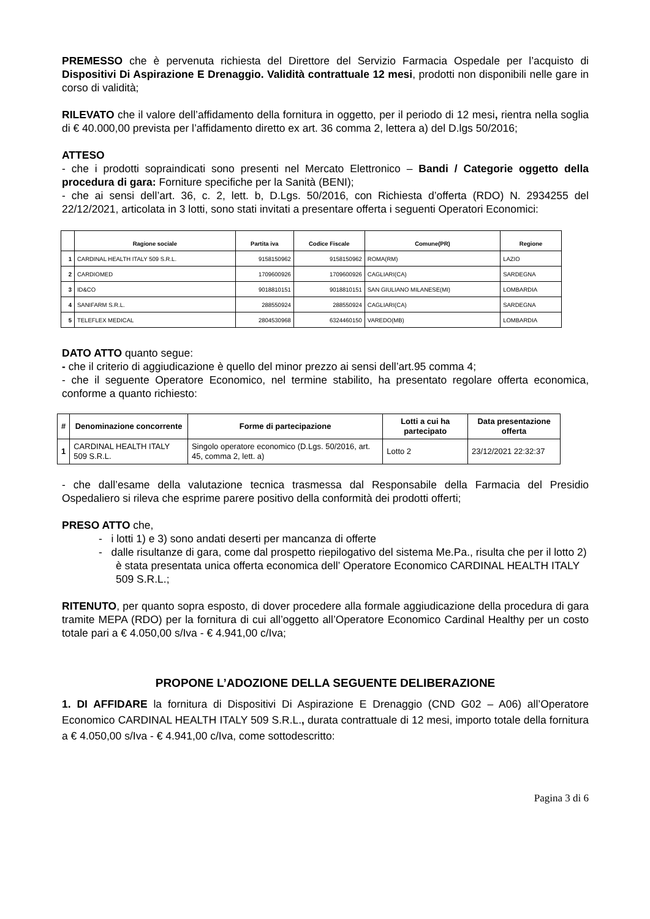PREMESSO che è pervenuta richiesta del Direttore del Servizio Farmacia Ospedale per l’acquisto di Dispositivi Di Aspirazione E Drenaggio. Validità contrattuale 12 mesi, prodotti non disponibili nelle gare in corso di validità;
RILEVATO che il valore dell’affidamento della fornitura in oggetto, per il periodo di 12 mesi, rientra nella soglia di € 40.000,00 prevista per l’affidamento diretto ex art. 36 comma 2, lettera a) del D.lgs 50/2016;
ATTESO
- che i prodotti sopraindicati sono presenti nel Mercato Elettronico – Bandi / Categorie oggetto della procedura di gara: Forniture specifiche per la Sanità (BENI);
- che ai sensi dell’art. 36, c. 2, lett. b, D.Lgs. 50/2016, con Richiesta d’offerta (RDO) N. 2934255 del 22/12/2021, articolata in 3 lotti, sono stati invitati a presentare offerta i seguenti Operatori Economici:
| | Ragione sociale | Partita iva | Codice Fiscale | Comune(PR) | Regione |
| --- | --- | --- | --- | --- | --- |
| 1 | CARDINAL HEALTH ITALY 509 S.R.L. | 9158150962 | 9158150962 | ROMA(RM) | LAZIO |
| 2 | CARDIOMED | 1709600926 | 1709600926 | CAGLIARI(CA) | SARDEGNA |
| 3 | ID&CO | 9018810151 | 9018810151 | SAN GIULIANO MILANESE(MI) | LOMBARDIA |
| 4 | SANIFARM S.R.L. | 288550924 | 288550924 | CAGLIARI(CA) | SARDEGNA |
| 5 | TELEFLEX MEDICAL | 2804530968 | 6324460150 | VAREDO(MB) | LOMBARDIA |
DATO ATTO quanto segue:
- che il criterio di aggiudicazione è quello del minor prezzo ai sensi dell’art.95 comma 4;
- che il seguente Operatore Economico, nel termine stabilito, ha presentato regolare offerta economica, conforme a quanto richiesto:
| # | Denominazione concorrente | Forme di partecipazione | Lotti a cui ha partecipato | Data presentazione offerta |
| --- | --- | --- | --- | --- |
| 1 | CARDINAL HEALTH ITALY 509 S.R.L. | Singolo operatore economico (D.Lgs. 50/2016, art. 45, comma 2, lett. a) | Lotto 2 | 23/12/2021 22:32:37 |
- che dall’esame della valutazione tecnica trasmessa dal Responsabile della Farmacia del Presidio Ospedaliero si rileva che esprime parere positivo della conformità dei prodotti offerti;
PRESO ATTO che,
- i lotti 1) e 3) sono andati deserti per mancanza di offerte
- dalle risultanze di gara, come dal prospetto riepilogativo del sistema Me.Pa., risulta che per il lotto 2) è stata presentata unica offerta economica dell’ Operatore Economico CARDINAL HEALTH ITALY 509 S.R.L.;
RITENUTO, per quanto sopra esposto, di dover procedere alla formale aggiudicazione della procedura di gara tramite MEPA (RDO) per la fornitura di cui all’oggetto all’Operatore Economico Cardinal Healthy per un costo totale pari a € 4.050,00 s/Iva - € 4.941,00 c/Iva;
PROPONE L’ADOZIONE DELLA SEGUENTE DELIBERAZIONE
1. DI AFFIDARE la fornitura di Dispositivi Di Aspirazione E Drenaggio (CND G02 – A06) all’Operatore Economico CARDINAL HEALTH ITALY 509 S.R.L., durata contrattuale di 12 mesi, importo totale della fornitura a € 4.050,00 s/Iva - € 4.941,00 c/Iva, come sottodescritto:
Pagina 3 di 6